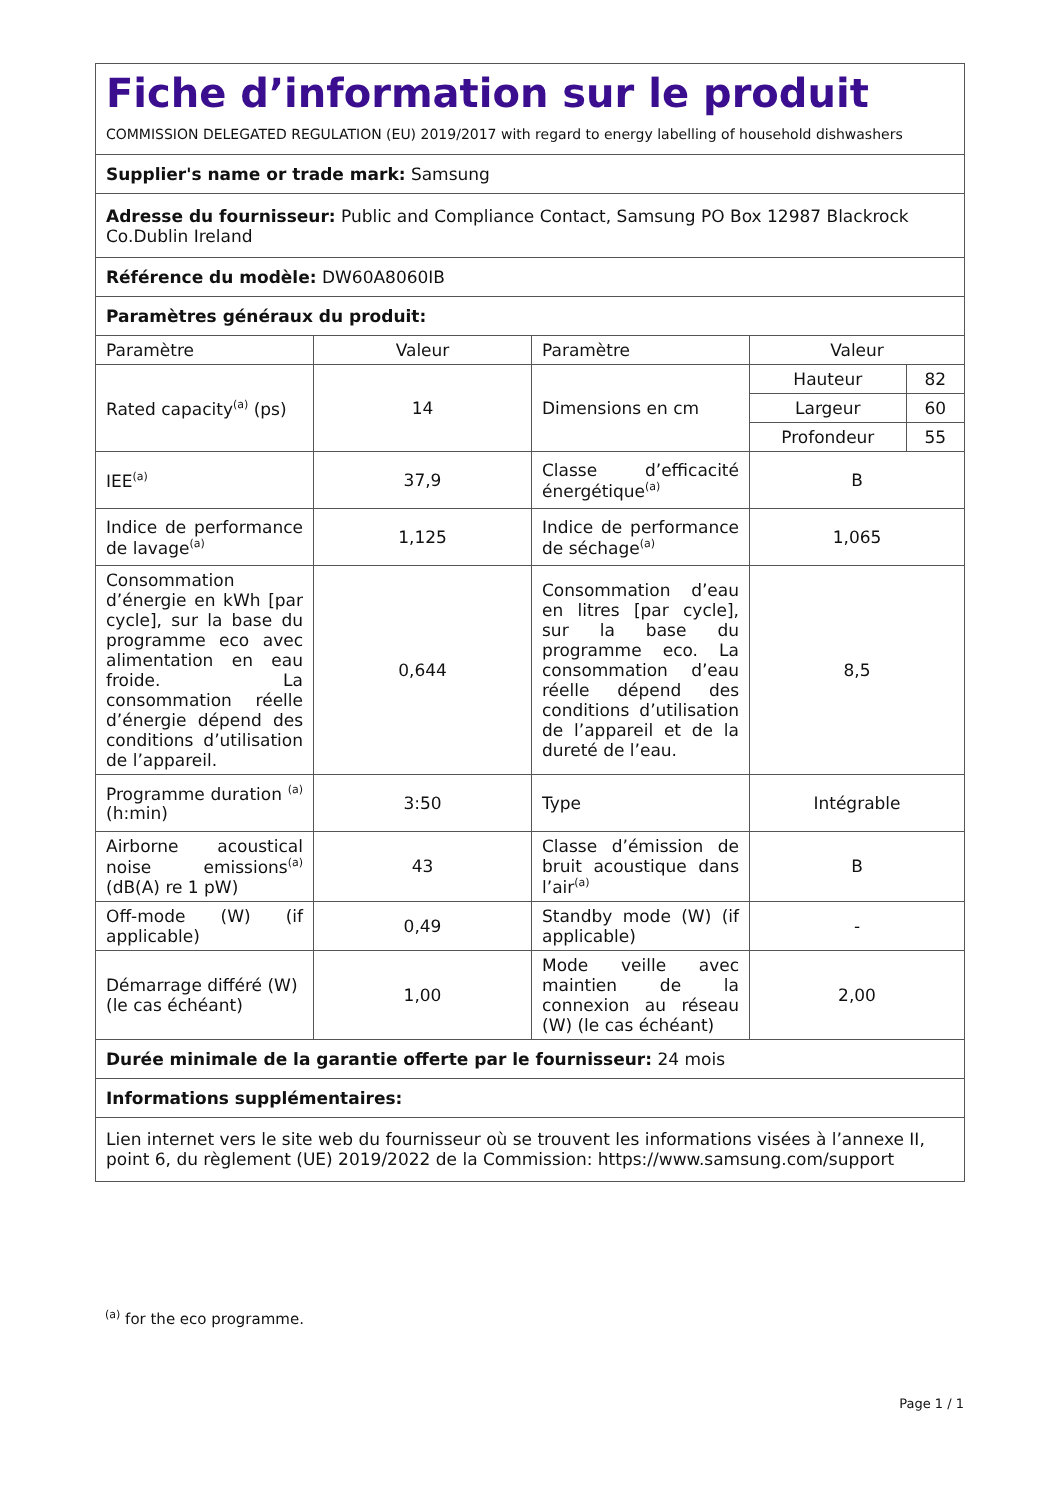| Fiche d’information sur le produit | | | |
| COMMISSION DELEGATED REGULATION (EU) 2019/2017 with regard to energy labelling of household dishwashers | | | |
| Supplier's name or trade mark: Samsung | | | |
| Adresse du fournisseur: Public and Compliance Contact, Samsung PO Box 12987 Blackrock Co.Dublin Ireland | | | |
| Référence du modèle: DW60A8060IB | | | |
| Paramètres généraux du produit: | | | |
| Paramètre | Valeur | Paramètre | Valeur |
| Rated capacity<sup>(a)</sup> (ps) | 14 | Dimensions en cm | / Hauteur / 82 / / Largeur / 60 / / Profondeur / 55 / |
| IEE<sup>(a)</sup> | 37,9 | Classe d’efficacité énergétique<sup>(a)</sup> | B |
| Indice de performance de lavage<sup>(a)</sup> | 1,125 | Indice de performance de séchage<sup>(a)</sup> | 1,065 |
| Consommation d’énergie en kWh [par cycle], sur la base du programme eco avec alimentation en eau froide. La consommation réelle d’énergie dépend des conditions d’utilisation de l’appareil. | 0,644 | Consommation d’eau en litres [par cycle], sur la base du programme eco. La consommation d’eau réelle dépend des conditions d’utilisation de l’appareil et de la dureté de l’eau. | 8,5 |
| Programme duration <sup>(a)</sup> (h:min) | 3:50 | Type | Intégrable |
| Airborne acoustical noise emissions<sup>(a)</sup> (dB(A) re 1 pW) | 43 | Classe d’émission de bruit acoustique dans l’air<sup>(a)</sup> | B |
| Off-mode (W) (if applicable) | 0,49 | Standby mode (W) (if applicable) | - |
| Démarrage différé (W) (le cas échéant) | 1,00 | Mode veille avec maintien de la connexion au réseau (W) (le cas échéant) | 2,00 |
| Durée minimale de la garantie offerte par le fournisseur: 24 mois | | | |
| Informations supplémentaires: | | | |
| Lien internet vers le site web du fournisseur où se trouvent les informations visées à l’annexe II, point 6, du règlement (UE) 2019/2022 de la Commission: https://www.samsung.com/support | | | |
<sup>(a)</sup> for the eco programme.
Page 1 / 1